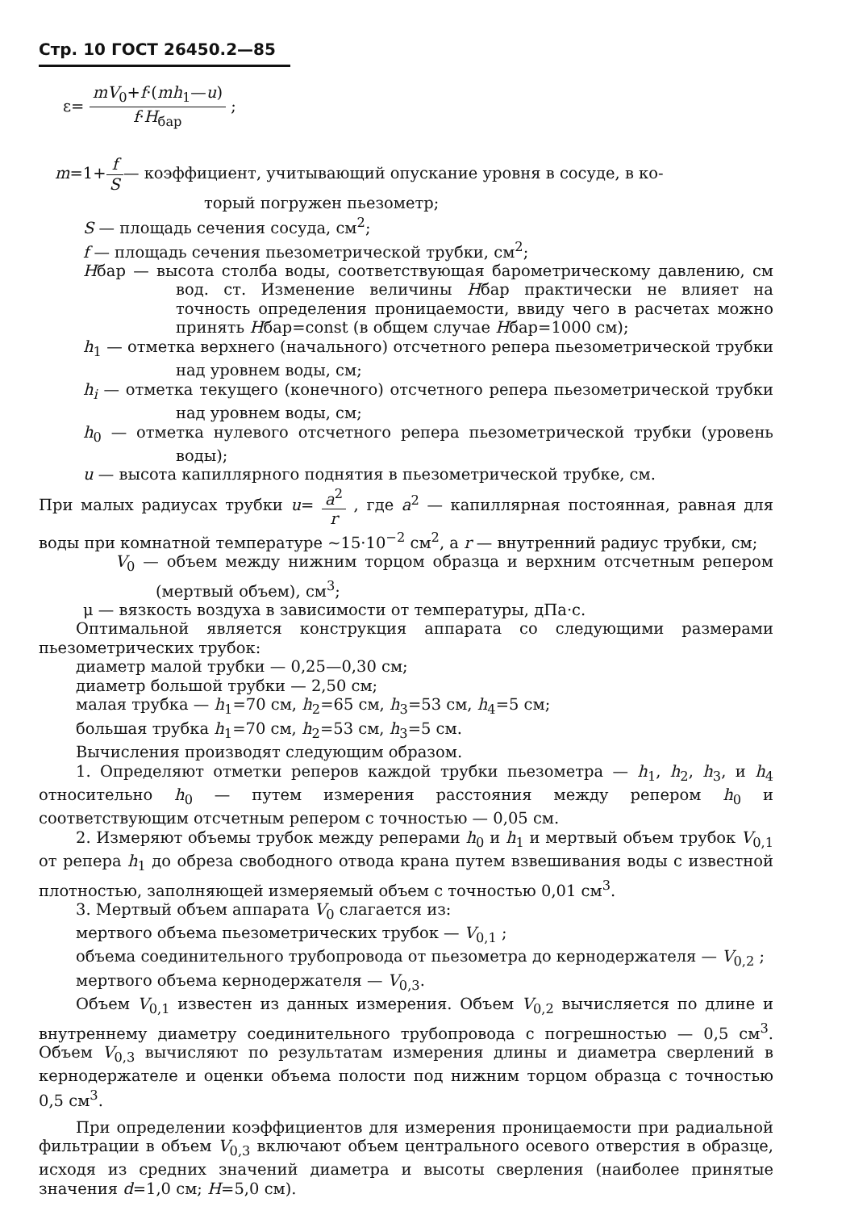Стр. 10 ГОСТ 26450.2—85
ε= mV<sub>0</sub>+f·(mh<sub>1</sub>—u) f·H<sub>бар</sub> ;
m=1+f S— коэффициент, учитывающий опускание уровня в сосуде, в ко-
торый погружен пьезометр;
S — площадь сечения сосуда, см<sup>2</sup>;
f — площадь сечения пьезометрической трубки, см<sup>2</sup>;
Hбар — высота столба воды, соответствующая барометрическому давлению, см вод. ст. Изменение величины Hбар практически не влияет на точность определения проницаемости, ввиду чего в расчетах можно принять Hбар=const (в общем случае Hбар=1000 см);
h<sub>1</sub> — отметка верхнего (начального) отсчетного репера пьезометрической трубки над уровнем воды, см;
h<sub>i</sub> — отметка текущего (конечного) отсчетного репера пьезометрической трубки над уровнем воды, см;
h<sub>0</sub> — отметка нулевого отсчетного репера пьезометрической трубки (уровень воды);
u — высота капиллярного поднятия в пьезометрической трубке, см.
При малых радиусах трубки u= a<sup>2</sup> r , где a<sup>2</sup> — капиллярная постоянная, равная для воды при комнатной температуре ~15·10<sup>−2</sup> см<sup>2</sup>, а r — внутренний радиус трубки, см;
V<sub>0</sub> — объем между нижним торцом образца и верхним отсчетным репером (мертвый объем), см<sup>3</sup>;
μ — вязкость воздуха в зависимости от температуры, дПа·с.
Оптимальной является конструкция аппарата со следующими размерами пьезометрических трубок:
диаметр малой трубки — 0,25—0,30 см;
диаметр большой трубки — 2,50 см;
малая трубка — h<sub>1</sub>=70 см, h<sub>2</sub>=65 см, h<sub>3</sub>=53 см, h<sub>4</sub>=5 см;
большая трубка h<sub>1</sub>=70 см, h<sub>2</sub>=53 см, h<sub>3</sub>=5 см.
Вычисления производят следующим образом.
1. Определяют отметки реперов каждой трубки пьезометра — h<sub>1</sub>, h<sub>2</sub>, h<sub>3</sub>, и h<sub>4</sub> относительно h<sub>0</sub> — путем измерения расстояния между репером h<sub>0</sub> и соответствующим отсчетным репером с точностью — 0,05 см.
2. Измеряют объемы трубок между реперами h<sub>0</sub> и h<sub>1</sub> и мертвый объем трубок V<sub>0,1</sub> от репера h<sub>1</sub> до обреза свободного отвода крана путем взвешивания воды с известной плотностью, заполняющей измеряемый объем с точностью 0,01 см<sup>3</sup>.
3. Мертвый объем аппарата V<sub>0</sub> слагается из:
мертвого объема пьезометрических трубок — V<sub>0,1</sub> ;
объема соединительного трубопровода от пьезометра до кернодержателя — V<sub>0,2</sub> ;
мертвого объема кернодержателя — V<sub>0,3</sub>.
Объем V<sub>0,1</sub> известен из данных измерения. Объем V<sub>0,2</sub> вычисляется по длине и внутреннему диаметру соединительного трубопровода с погрешностью — 0,5 см<sup>3</sup>. Объем V<sub>0,3</sub> вычисляют по результатам измерения длины и диаметра сверлений в кернодержателе и оценки объема полости под нижним торцом образца с точностью 0,5 см<sup>3</sup>.
При определении коэффициентов для измерения проницаемости при радиальной фильтрации в объем V<sub>0,3</sub> включают объем центрального осевого отверстия в образце, исходя из средних значений диаметра и высоты сверления (наиболее принятые значения d=1,0 см; H=5,0 см).